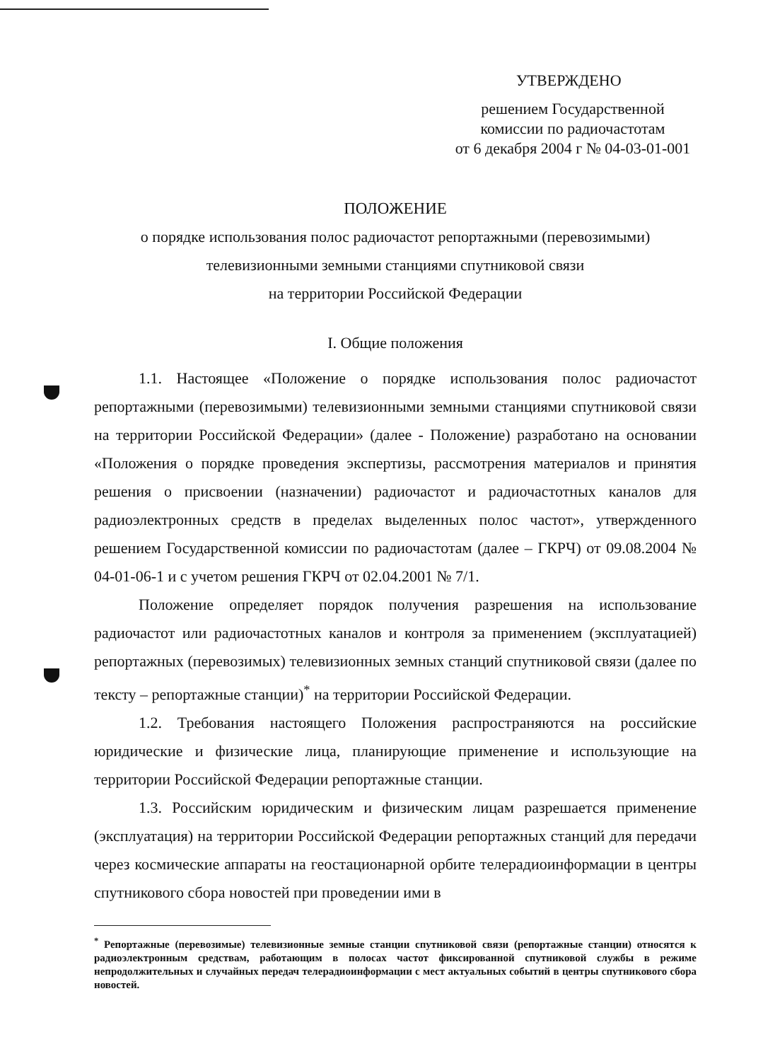УТВЕРЖДЕНО
решением Государственной
комиссии по радиочастотам
от 6 декабря 2004 г № 04-03-01-001
ПОЛОЖЕНИЕ
о порядке использования полос радиочастот репортажными (перевозимыми)
телевизионными земными станциями спутниковой связи
на территории Российской Федерации
I. Общие положения
1.1. Настоящее «Положение о порядке использования полос радиочастот репортажными (перевозимыми) телевизионными земными станциями спутниковой связи на территории Российской Федерации» (далее - Положение) разработано на основании «Положения о порядке проведения экспертизы, рассмотрения материалов и принятия решения о присвоении (назначении) радиочастот и радиочастотных каналов для радиоэлектронных средств в пределах выделенных полос частот», утвержденного решением Государственной комиссии по радиочастотам (далее – ГКРЧ) от 09.08.2004 № 04-01-06-1 и с учетом решения ГКРЧ от 02.04.2001 № 7/1.
Положение определяет порядок получения разрешения на использование радиочастот или радиочастотных каналов и контроля за применением (эксплуатацией) репортажных (перевозимых) телевизионных земных станций спутниковой связи (далее по тексту – репортажные станции)<sup>*</sup> на территории Российской Федерации.
1.2. Требования настоящего Положения распространяются на российские юридические и физические лица, планирующие применение и использующие на территории Российской Федерации репортажные станции.
1.3. Российским юридическим и физическим лицам разрешается применение (эксплуатация) на территории Российской Федерации репортажных станций для передачи через космические аппараты на геостационарной орбите телерадиоинформации в центры спутникового сбора новостей при проведении ими в
<sup>*</sup> Репортажные (перевозимые) телевизионные земные станции спутниковой связи (репортажные станции) относятся к радиоэлектронным средствам, работающим в полосах частот фиксированной спутниковой службы в режиме непродолжительных и случайных передач телерадиоинформации с мест актуальных событий в центры спутникового сбора новостей.